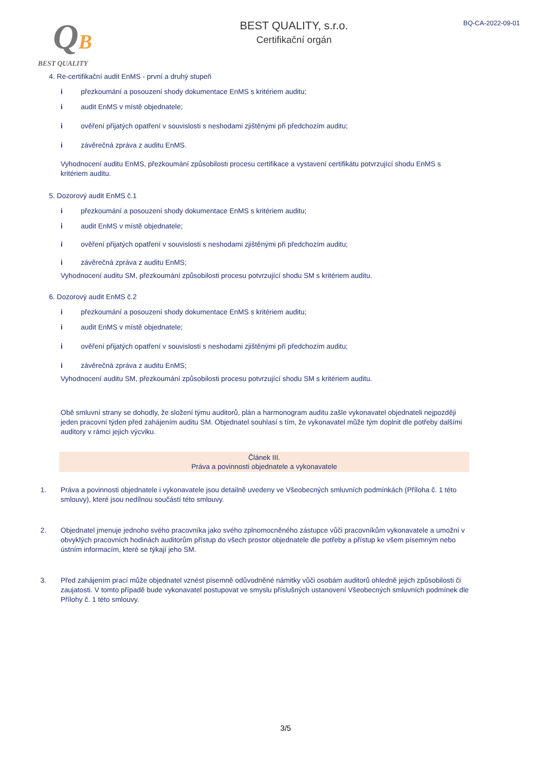QB
BEST QUALITY
BEST QUALITY, s.r.o.
Certifikační orgán
BQ-CA-2022-09-01
4. Re-certifikační audit EnMS - první a druhý stupeň
i přezkoumání a posouzení shody dokumentace EnMS s kritériem auditu;
i audit EnMS v místě objednatele;
i ověření přijatých opatření v souvislosti s neshodami zjištěnými při předchozím auditu;
i závěrečná zpráva z auditu EnMS.
Vyhodnocení auditu EnMS, přezkoumání způsobilosti procesu certifikace a vystavení certifikátu potvrzující shodu EnMS s kritériem auditu.
5. Dozorový audit EnMS č.1
i přezkoumání a posouzení shody dokumentace EnMS s kritériem auditu;
i audit EnMS v místě objednatele;
i ověření přijatých opatření v souvislosti s neshodami zjištěnými při předchozím auditu;
i závěrečná zpráva z auditu EnMS;
Vyhodnocení auditu SM, přezkoumání způsobilosti procesu potvrzující shodu SM s kritériem auditu.
6. Dozorový audit EnMS č.2
i přezkoumání a posouzení shody dokumentace EnMS s kritériem auditu;
i audit EnMS v místě objednatele;
i ověření přijatých opatření v souvislosti s neshodami zjištěnými při předchozím auditu;
i závěrečná zpráva z auditu EnMS;
Vyhodnocení auditu SM, přezkoumání způsobilosti procesu potvrzující shodu SM s kritériem auditu.
Obě smluvní strany se dohodly, že složení týmu auditorů, plán a harmonogram auditu zašle vykonavatel objednateli nejpozději jeden pracovní týden před zahájením auditu SM. Objednatel souhlasí s tím, že vykonavatel může tým doplnit dle potřeby dalšími auditory v rámci jejich výcviku.
Článek III.
Práva a povinnosti objednatele a vykonavatele
1. Práva a povinnosti objednatele i vykonavatele jsou detailně uvedeny ve Všeobecných smluvních podmínkách (Příloha č. 1 této smlouvy), které jsou nedílnou součástí této smlouvy.
2. Objednatel jmenuje jednoho svého pracovníka jako svého zplnomocněného zástupce vůči pracovníkům vykonavatele a umožní v obvyklých pracovních hodinách auditorům přístup do všech prostor objednatele dle potřeby a přístup ke všem písemným nebo ústním informacím, které se týkají jeho SM.
3. Před zahájením prací může objednatel vznést písemně odůvodněné námitky vůči osobám auditorů ohledně jejich způsobilosti či zaujatosti. V tomto případě bude vykonavatel postupovat ve smyslu příslušných ustanovení Všeobecných smluvních podmínek dle Přílohy č. 1 této smlouvy.
3/5